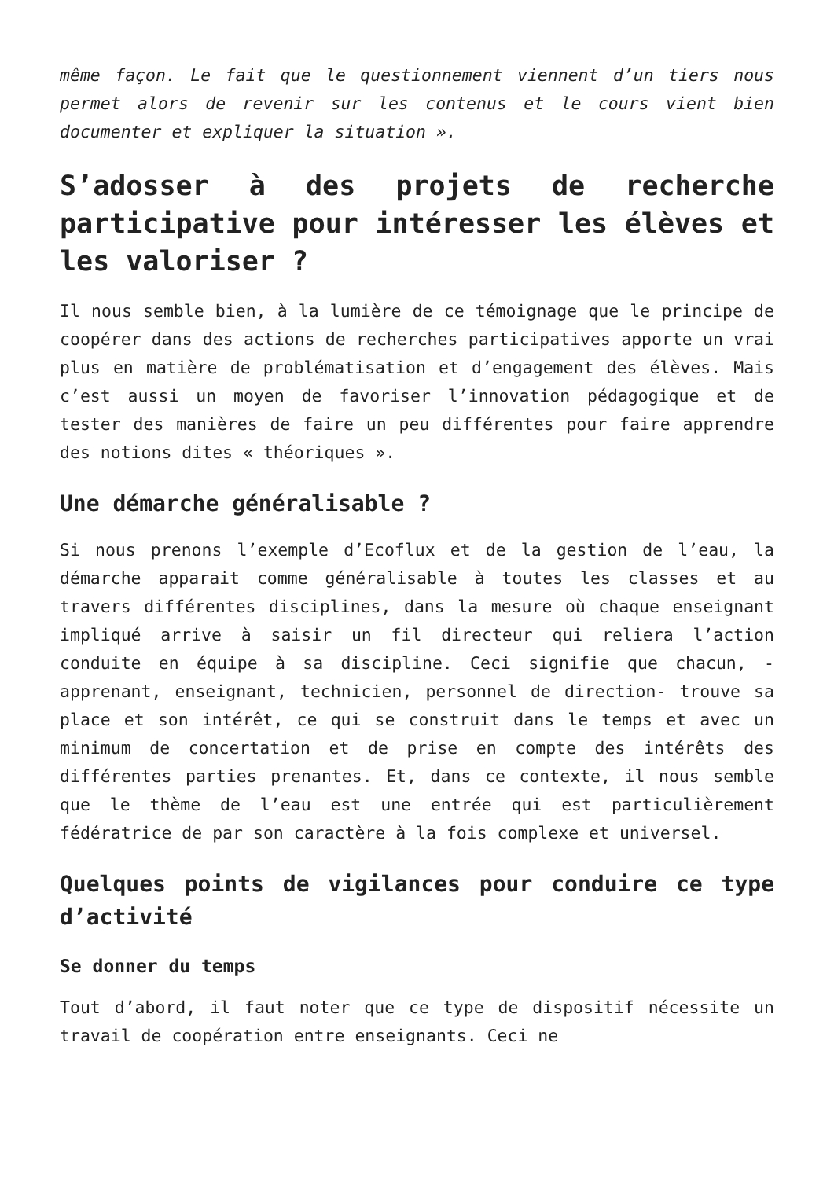même façon. Le fait que le questionnement viennent d’un tiers nous permet alors de revenir sur les contenus et le cours vient bien documenter et expliquer la situation ».
S’adosser à des projets de recherche participative pour intéresser les élèves et les valoriser ?
Il nous semble bien, à la lumière de ce témoignage que le principe de coopérer dans des actions de recherches participatives apporte un vrai plus en matière de problématisation et d’engagement des élèves. Mais c’est aussi un moyen de favoriser l’innovation pédagogique et de tester des manières de faire un peu différentes pour faire apprendre des notions dites « théoriques ».
Une démarche généralisable ?
Si nous prenons l’exemple d’Ecoflux et de la gestion de l’eau, la démarche apparait comme généralisable à toutes les classes et au travers différentes disciplines, dans la mesure où chaque enseignant impliqué arrive à saisir un fil directeur qui reliera l’action conduite en équipe à sa discipline. Ceci signifie que chacun, -apprenant, enseignant, technicien, personnel de direction- trouve sa place et son intérêt, ce qui se construit dans le temps et avec un minimum de concertation et de prise en compte des intérêts des différentes parties prenantes. Et, dans ce contexte, il nous semble que le thème de l’eau est une entrée qui est particulièrement fédératrice de par son caractère à la fois complexe et universel.
Quelques points de vigilances pour conduire ce type d’activité
Se donner du temps
Tout d’abord, il faut noter que ce type de dispositif nécessite un travail de coopération entre enseignants. Ceci ne